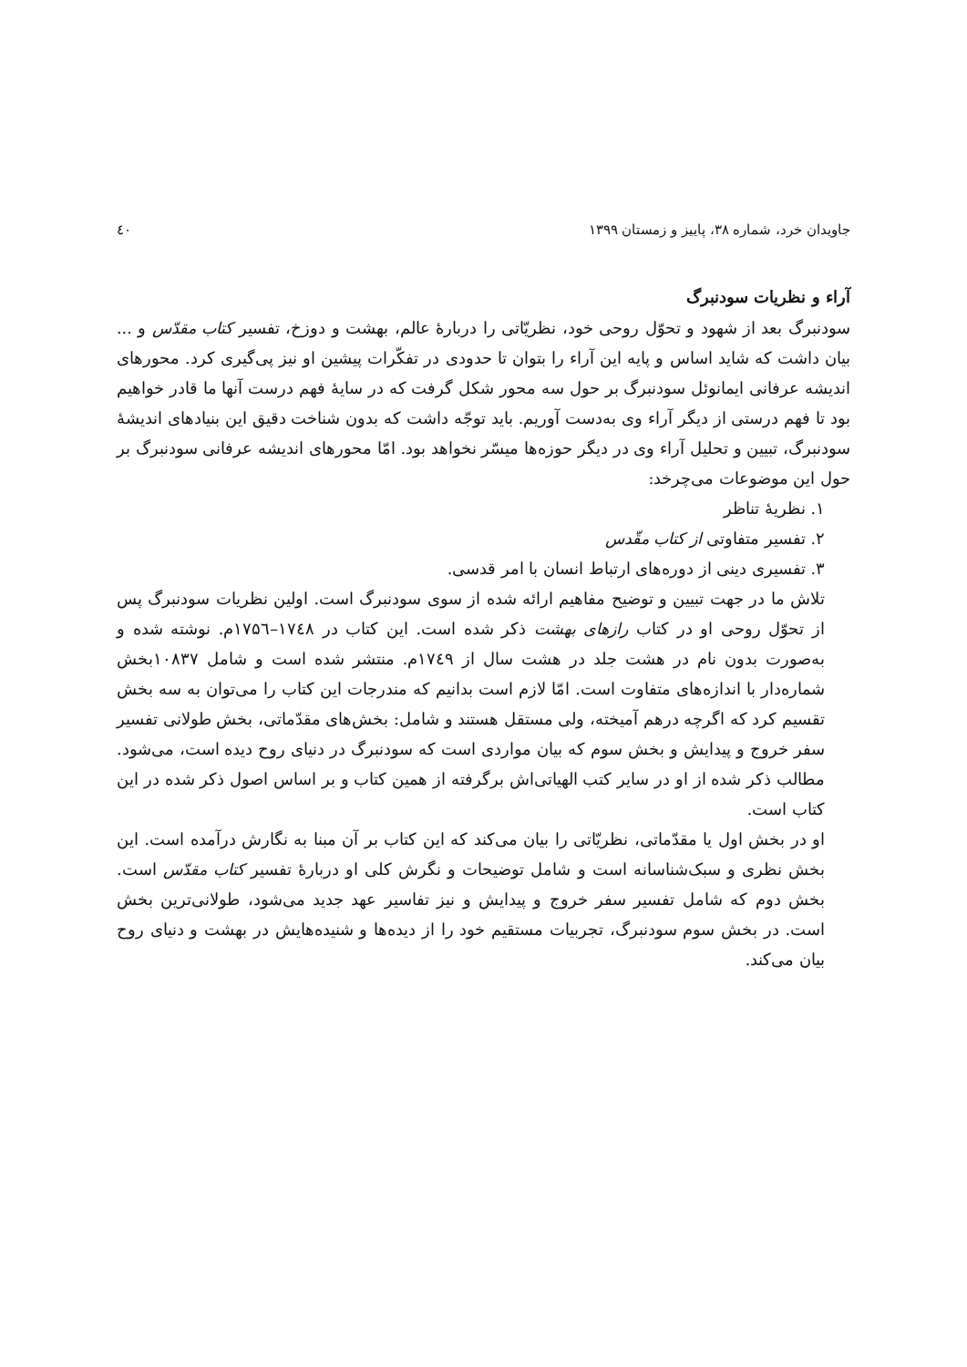جاویدان خرد، شماره ۳۸، پاییز و زمستان ۱۳۹۹ ٤٠
آراء و نظریات سودنبرگ
سودنبرگ بعد از شهود و تحوّل روحی خود، نظریّاتی را دربارهٔ عالم، بهشت و دوزخ، تفسیر کتاب مقدّس و ... بیان داشت که شاید اساس و پایه این آراء را بتوان تا حدودی در تفکّرات پیشین او نیز پی‌گیری کرد. محورهای اندیشه عرفانی ایمانوئل سودنبرگ بر حول سه محور شکل گرفت که در سایهٔ فهم درست آنها ما قادر خواهیم بود تا فهم درستی از دیگر آراء وی به‌دست آوریم. باید توجّه داشت که بدون شناخت دقیق این بنیادهای اندیشهٔ سودنبرگ، تبیین و تحلیل آراء وی در دیگر حوزه‌ها میسّر نخواهد بود. امّا محورهای اندیشه عرفانی سودنبرگ بر حول این موضوعات می‌چرخد:
۱. نظریهٔ تناظر
۲. تفسیر متفاوتی از کتاب مقّدس
۳. تفسیری دینی از دوره‌های ارتباط انسان با امر قدسی.
تلاش ما در جهت تبیین و توضیح مفاهیم ارائه شده از سوی سودنبرگ است. اولین نظریات سودنبرگ پس از تحوّل روحی او در کتاب رازهای بهشت ذکر شده است. این کتاب در ۱۷٤۸–۱۷۵٦م. نوشته شده و به‌صورت بدون نام در هشت جلد در هشت سال از ۱۷٤۹م. منتشر شده است و شامل ۱۰۸۳۷بخش شماره‌دار با اندازه‌های متفاوت است. امّا لازم است بدانیم که مندرجات این کتاب را می‌توان به سه بخش تقسیم کرد که اگرچه درهم آمیخته، ولی مستقل هستند و شامل: بخش‌های مقدّماتی، بخش طولانی تفسیر سفر خروج و پیدایش و بخش سوم که بیان مواردی است که سودنبرگ در دنیای روح دیده است، می‌شود. مطالب ذکر شده از او در سایر کتب الهیاتی‌اش برگرفته از همین کتاب و بر اساس اصول ذکر شده در این کتاب است.
او در بخش اول یا مقدّماتی، نظریّاتی را بیان می‌کند که این کتاب بر آن مبنا به نگارش درآمده است. این بخش نظری و سبک‌شناسانه است و شامل توضیحات و نگرش کلی او دربارهٔ تفسیر کتاب مقدّس است. بخش دوم که شامل تفسیر سفر خروج و پیدایش و نیز تفاسیر عهد جدید می‌شود، طولانی‌ترین بخش است. در بخش سوم سودنبرگ، تجربیات مستقیم خود را از دیده‌ها و شنیده‌هایش در بهشت و دنیای روح بیان می‌کند.